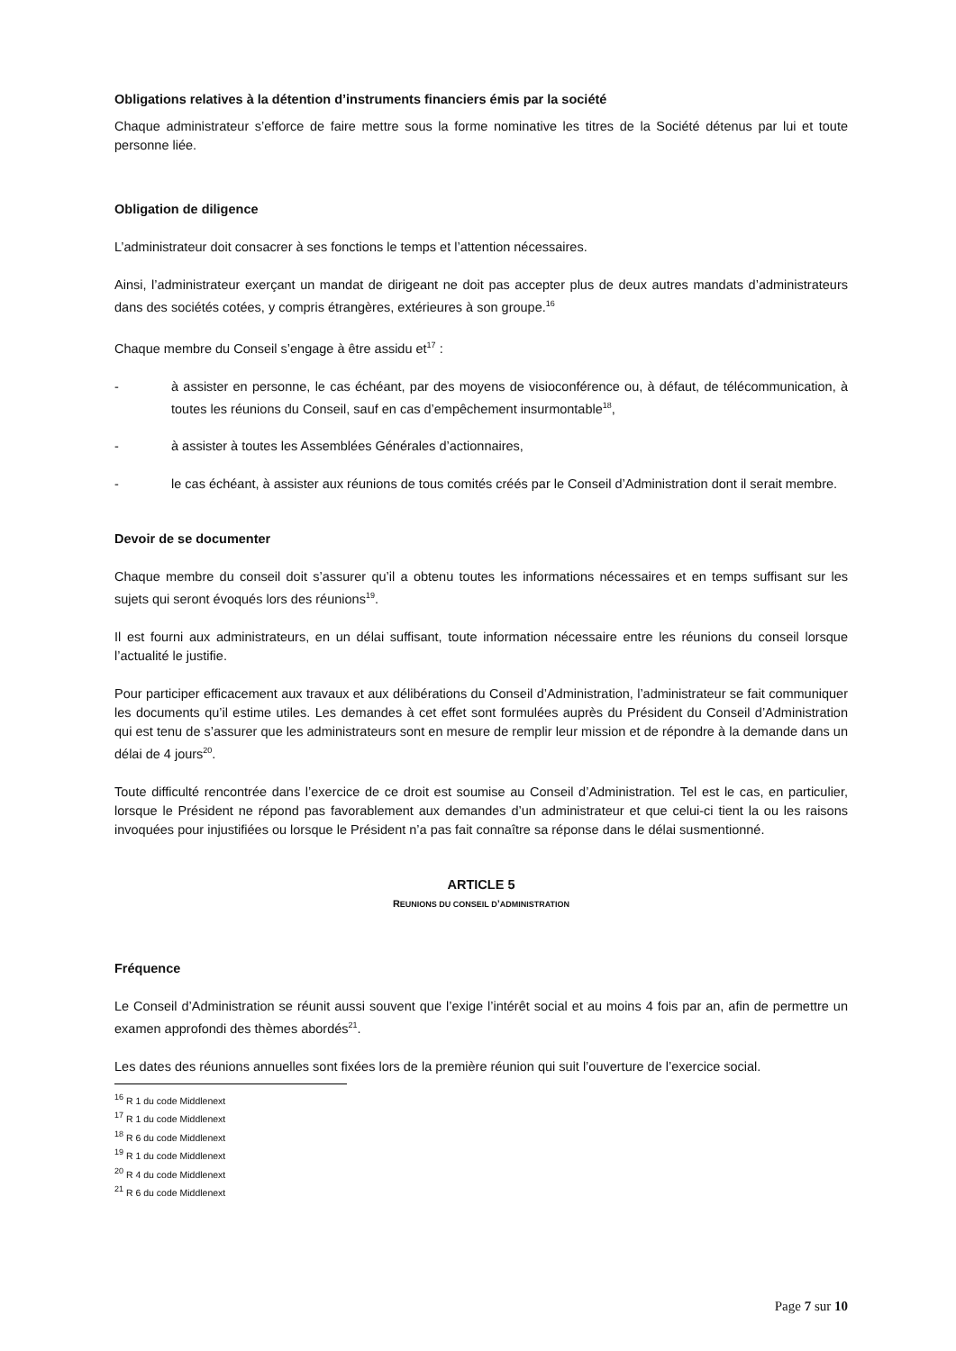Obligations relatives à la détention d’instruments financiers émis par la société
Chaque administrateur s’efforce de faire mettre sous la forme nominative les titres de la Société détenus par lui et toute personne liée.
Obligation de diligence
L’administrateur doit consacrer à ses fonctions le temps et l’attention nécessaires.
Ainsi, l’administrateur exerçant un mandat de dirigeant ne doit pas accepter plus de deux autres mandats d’administrateurs dans des sociétés cotées, y compris étrangères, extérieures à son groupe.<sup>16</sup>
Chaque membre du Conseil s’engage à être assidu et<sup>17</sup> :
- à assister en personne, le cas échéant, par des moyens de visioconférence ou, à défaut, de télécommunication, à toutes les réunions du Conseil, sauf en cas d’empêchement insurmontable<sup>18</sup>,
- à assister à toutes les Assemblées Générales d’actionnaires,
- le cas échéant, à assister aux réunions de tous comités créés par le Conseil d’Administration dont il serait membre.
Devoir de se documenter
Chaque membre du conseil doit s’assurer qu’il a obtenu toutes les informations nécessaires et en temps suffisant sur les sujets qui seront évoqués lors des réunions<sup>19</sup>.
Il est fourni aux administrateurs, en un délai suffisant, toute information nécessaire entre les réunions du conseil lorsque l’actualité le justifie.
Pour participer efficacement aux travaux et aux délibérations du Conseil d’Administration, l’administrateur se fait communiquer les documents qu’il estime utiles. Les demandes à cet effet sont formulées auprès du Président du Conseil d’Administration qui est tenu de s’assurer que les administrateurs sont en mesure de remplir leur mission et de répondre à la demande dans un délai de 4 jours<sup>20</sup>.
Toute difficulté rencontrée dans l’exercice de ce droit est soumise au Conseil d’Administration. Tel est le cas, en particulier, lorsque le Président ne répond pas favorablement aux demandes d’un administrateur et que celui-ci tient la ou les raisons invoquées pour injustifiées ou lorsque le Président n’a pas fait connaître sa réponse dans le délai susmentionné.
ARTICLE 5
REUNIONS DU CONSEIL D’ADMINISTRATION
Fréquence
Le Conseil d’Administration se réunit aussi souvent que l’exige l’intérêt social et au moins 4 fois par an, afin de permettre un examen approfondi des thèmes abordés<sup>21</sup>.
Les dates des réunions annuelles sont fixées lors de la première réunion qui suit l’ouverture de l’exercice social.
<sup>16</sup> R 1 du code Middlenext
<sup>17</sup> R 1 du code Middlenext
<sup>18</sup> R 6 du code Middlenext
<sup>19</sup> R 1 du code Middlenext
<sup>20</sup> R 4 du code Middlenext
<sup>21</sup> R 6 du code Middlenext
Page 7 sur 10